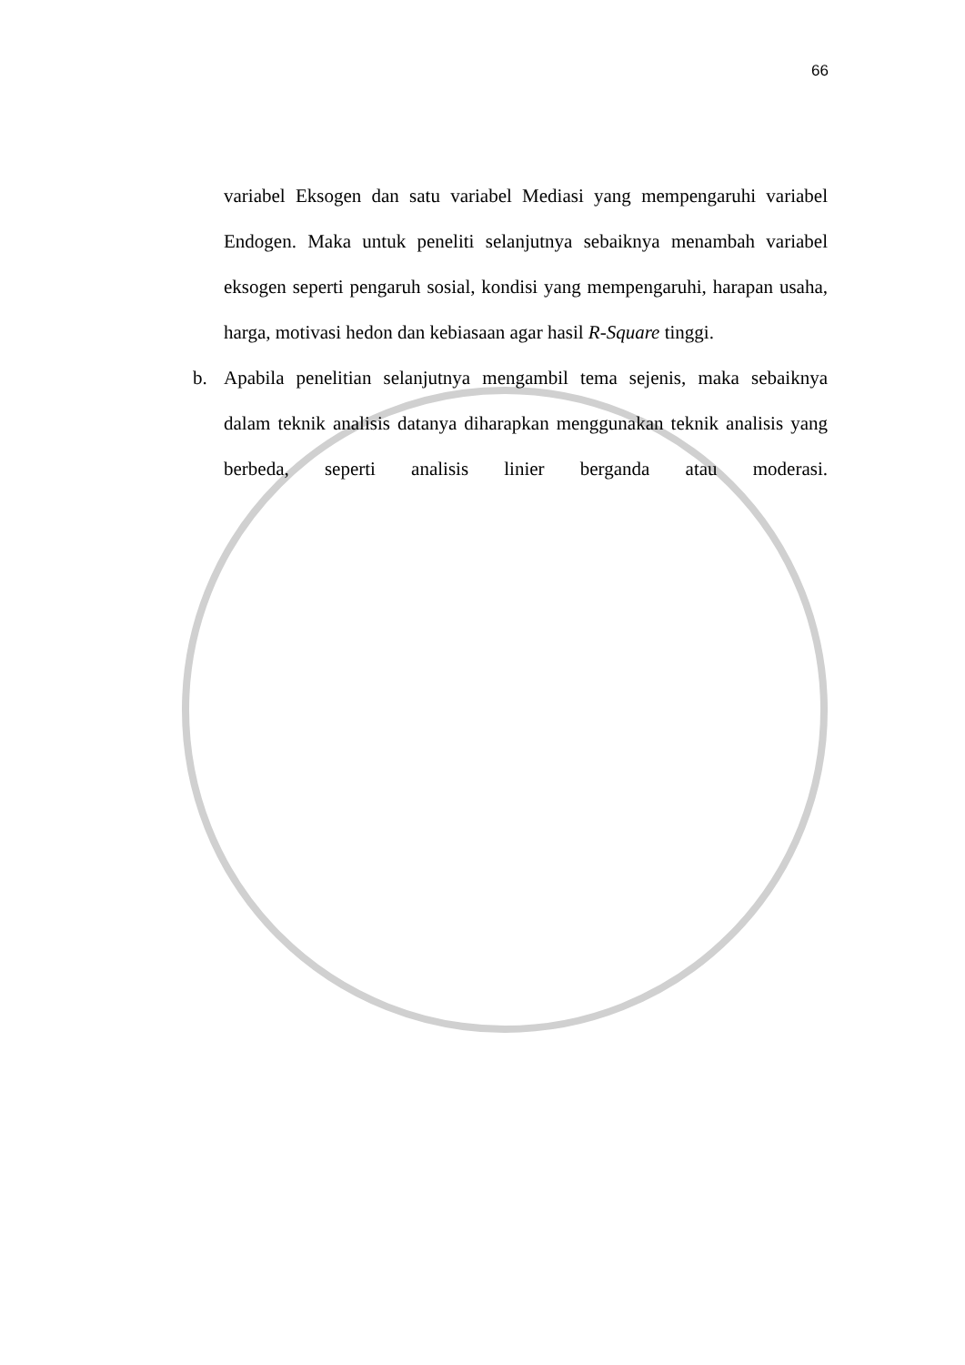66
variabel Eksogen dan satu variabel Mediasi yang mempengaruhi variabel Endogen. Maka untuk peneliti selanjutnya sebaiknya menambah variabel eksogen seperti pengaruh sosial, kondisi yang mempengaruhi, harapan usaha, harga, motivasi hedon dan kebiasaan agar hasil R-Square tinggi.
b. Apabila penelitian selanjutnya mengambil tema sejenis, maka sebaiknya dalam teknik analisis datanya diharapkan menggunakan teknik analisis yang berbeda, seperti analisis linier berganda atau moderasi.